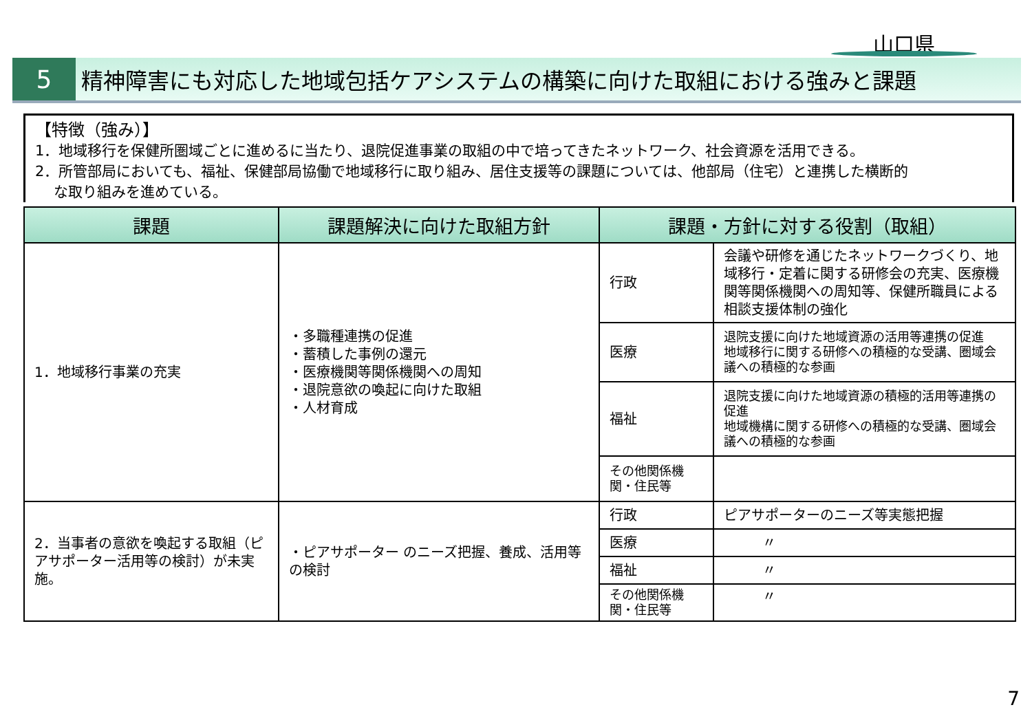山口県
5 精神障害にも対応した地域包括ケアシステムの構築に向けた取組における強みと課題
【特徴（強み）】
1．地域移行を保健所圏域ごとに進めるに当たり、退院促進事業の取組の中で培ってきたネットワーク、社会資源を活用できる。
2．所管部局においても、福祉、保健部局協働で地域移行に取り組み、居住支援等の課題については、他部局（住宅）と連携した横断的
な取り組みを進めている。
| 課題 | 課題解決に向けた取組方針 | 課題・方針に対する役割（取組） | |
| --- | --- | --- | --- |
| 1．地域移行事業の充実 | ・多職種連携の促進 ・蓄積した事例の還元 ・医療機関等関係機関への周知 ・退院意欲の喚起に向けた取組 ・人材育成 | 行政 | 会議や研修を通じたネットワークづくり、地域移行・定着に関する研修会の充実、医療機関等関係機関への周知等、保健所職員による相談支援体制の強化 |
| | | 医療 | 退院支援に向けた地域資源の活用等連携の促進 地域移行に関する研修への積極的な受講、圏域会議への積極的な参画 |
| | | 福祉 | 退院支援に向けた地域資源の積極的活用等連携の促進 地域機構に関する研修への積極的な受講、圏域会議への積極的な参画 |
| | | その他関係機関・住民等 | |
| 2．当事者の意欲を喚起する取組（ピアサポーター活用等の検討）が未実施。 | ・ピアサポーター のニーズ把握、養成、活用等の検討 | 行政 | ピアサポーターのニーズ等実態把握 |
| | | 医療 | 〃 |
| | | 福祉 | 〃 |
| | | その他関係機関・住民等 | 〃 |
7